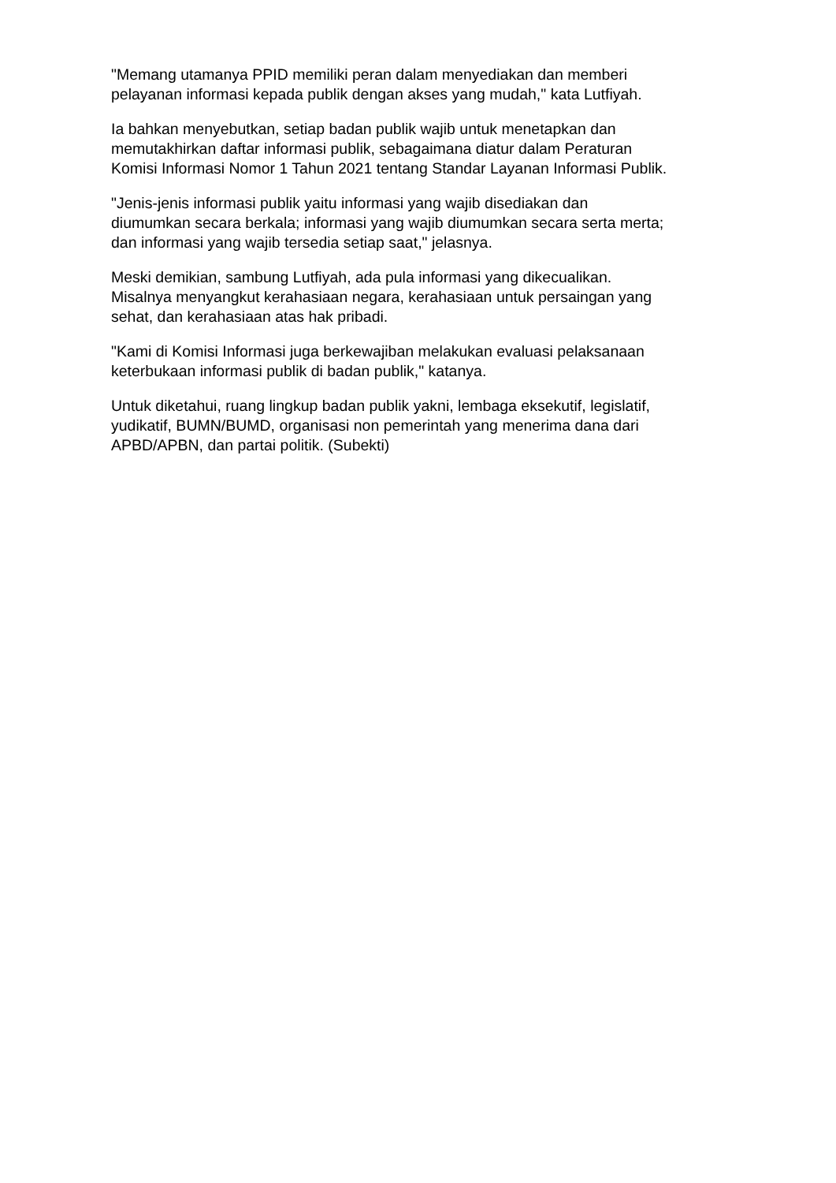"Memang utamanya PPID memiliki peran dalam menyediakan dan memberi
pelayanan informasi kepada publik dengan akses yang mudah," kata Lutfiyah.
Ia bahkan menyebutkan, setiap badan publik wajib untuk menetapkan dan
memutakhirkan daftar informasi publik, sebagaimana diatur dalam Peraturan
Komisi Informasi Nomor 1 Tahun 2021 tentang Standar Layanan Informasi Publik.
"Jenis-jenis informasi publik yaitu informasi yang wajib disediakan dan
diumumkan secara berkala; informasi yang wajib diumumkan secara serta merta;
dan informasi yang wajib tersedia setiap saat," jelasnya.
Meski demikian, sambung Lutfiyah, ada pula informasi yang dikecualikan.
Misalnya menyangkut kerahasiaan negara, kerahasiaan untuk persaingan yang
sehat, dan kerahasiaan atas hak pribadi.
"Kami di Komisi Informasi juga berkewajiban melakukan evaluasi pelaksanaan
keterbukaan informasi publik di badan publik," katanya.
Untuk diketahui, ruang lingkup badan publik yakni, lembaga eksekutif, legislatif,
yudikatif, BUMN/BUMD, organisasi non pemerintah yang menerima dana dari
APBD/APBN, dan partai politik. (Subekti)